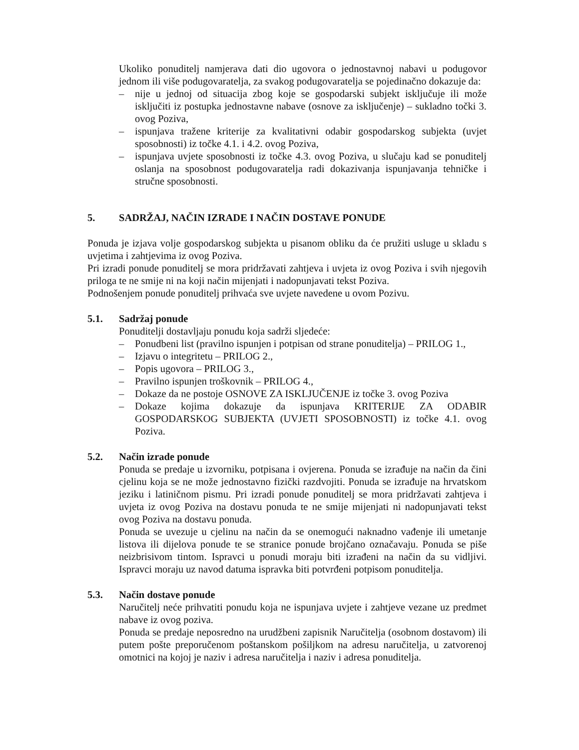Ukoliko ponuditelj namjerava dati dio ugovora o jednostavnoj nabavi u podugovor jednom ili više podugovaratelja, za svakog podugovaratelja se pojedinačno dokazuje da:
– nije u jednoj od situacija zbog koje se gospodarski subjekt isključuje ili može isključiti iz postupka jednostavne nabave (osnove za isključenje) – sukladno točki 3. ovog Poziva,
– ispunjava tražene kriterije za kvalitativni odabir gospodarskog subjekta (uvjet sposobnosti) iz točke 4.1. i 4.2. ovog Poziva,
– ispunjava uvjete sposobnosti iz točke 4.3. ovog Poziva, u slučaju kad se ponuditelj oslanja na sposobnost podugovaratelja radi dokazivanja ispunjavanja tehničke i stručne sposobnosti.
5. SADRŽAJ, NAČIN IZRADE I NAČIN DOSTAVE PONUDE
Ponuda je izjava volje gospodarskog subjekta u pisanom obliku da će pružiti usluge u skladu s uvjetima i zahtjevima iz ovog Poziva.
Pri izradi ponude ponuditelj se mora pridržavati zahtjeva i uvjeta iz ovog Poziva i svih njegovih priloga te ne smije ni na koji način mijenjati i nadopunjavati tekst Poziva.
Podnošenjem ponude ponuditelj prihvaća sve uvjete navedene u ovom Pozivu.
5.1. Sadržaj ponude
Ponuditelji dostavljaju ponudu koja sadrži sljedeće:
– Ponudbeni list (pravilno ispunjen i potpisan od strane ponuditelja) – PRILOG 1.,
– Izjavu o integritetu – PRILOG 2.,
– Popis ugovora – PRILOG 3.,
– Pravilno ispunjen troškovnik – PRILOG 4.,
– Dokaze da ne postoje OSNOVE ZA ISKLJUČENJE iz točke 3. ovog Poziva
– Dokaze kojima dokazuje da ispunjava KRITERIJE ZA ODABIR GOSPODARSKOG SUBJEKTA (UVJETI SPOSOBNOSTI) iz točke 4.1. ovog Poziva.
5.2. Način izrade ponude
Ponuda se predaje u izvorniku, potpisana i ovjerena. Ponuda se izrađuje na način da čini cjelinu koja se ne može jednostavno fizički razdvojiti. Ponuda se izrađuje na hrvatskom jeziku i latiničnom pismu. Pri izradi ponude ponuditelj se mora pridržavati zahtjeva i uvjeta iz ovog Poziva na dostavu ponuda te ne smije mijenjati ni nadopunjavati tekst ovog Poziva na dostavu ponuda.
Ponuda se uvezuje u cjelinu na način da se onemogući naknadno vađenje ili umetanje listova ili dijelova ponude te se stranice ponude brojčano označavaju. Ponuda se piše neizbrisivom tintom. Ispravci u ponudi moraju biti izrađeni na način da su vidljivi. Ispravci moraju uz navod datuma ispravka biti potvrđeni potpisom ponuditelja.
5.3. Način dostave ponude
Naručitelj neće prihvatiti ponudu koja ne ispunjava uvjete i zahtjeve vezane uz predmet nabave iz ovog poziva.
Ponuda se predaje neposredno na urudžbeni zapisnik Naručitelja (osobnom dostavom) ili putem pošte preporučenom poštanskom pošiljkom na adresu naručitelja, u zatvorenoj omotnici na kojoj je naziv i adresa naručitelja i naziv i adresa ponuditelja.